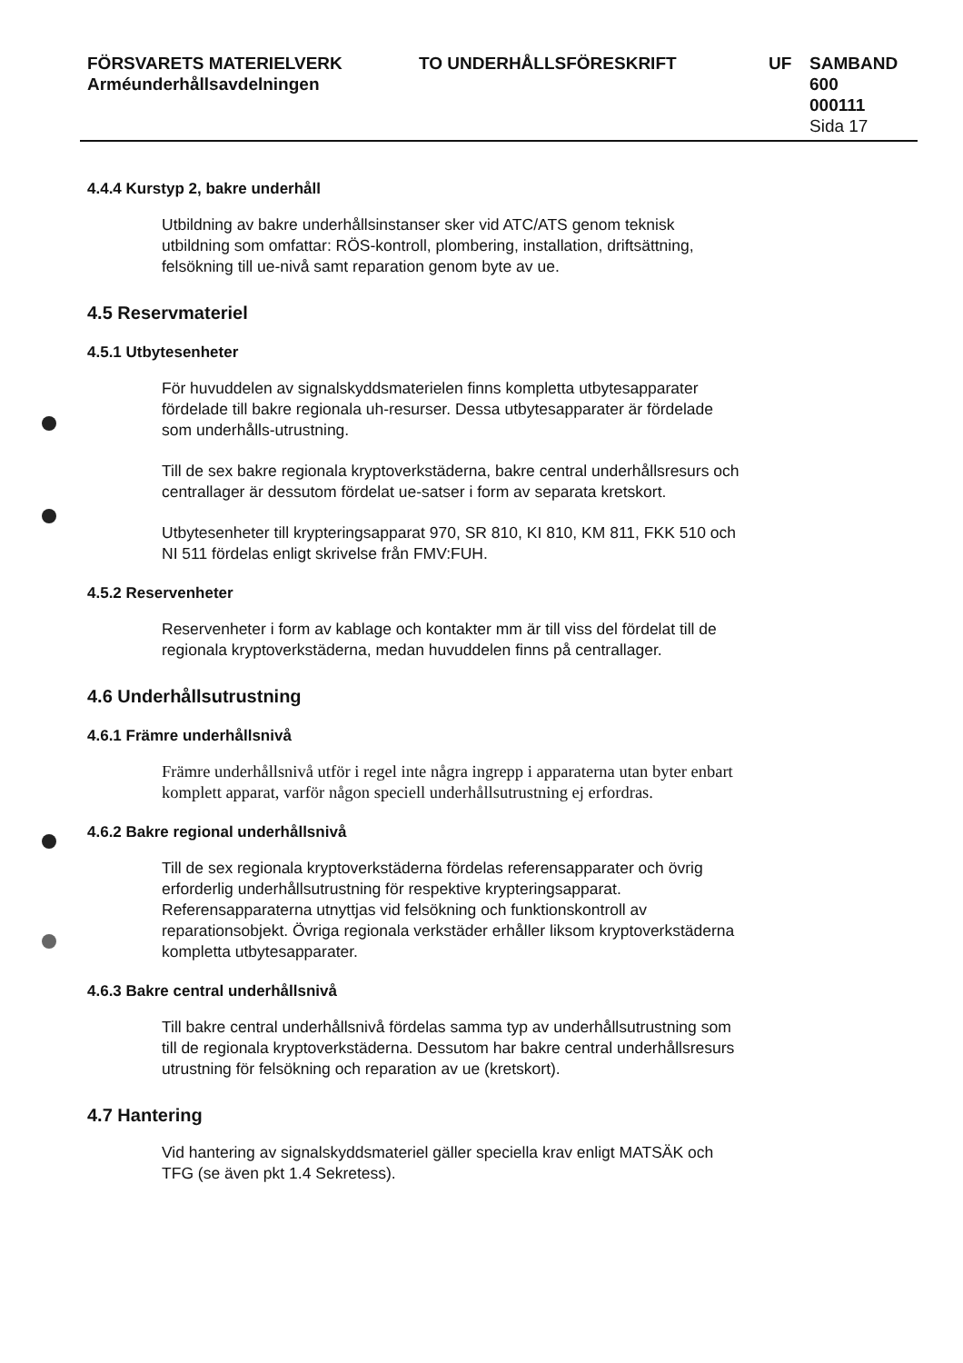FÖRSVARETS MATERIELVERK
Arméunderhållsavdelningen
TO UNDERHÅLLSFÖRESKRIFT UF SAMBAND
600
000111
Sida 17
4.4.4 Kurstyp 2, bakre underhåll
Utbildning av bakre underhållsinstanser sker vid ATC/ATS genom teknisk utbildning som omfattar: RÖS-kontroll, plombering, installation, driftsättning, felsökning till ue-nivå samt reparation genom byte av ue.
4.5 Reservmateriel
4.5.1 Utbytesenheter
För huvuddelen av signalskyddsmaterielen finns kompletta utbytesapparater fördelade till bakre regionala uh-resurser. Dessa utbytesapparater är fördelade som underhålls-utrustning.
Till de sex bakre regionala kryptoverkstäderna, bakre central underhållsresurs och centrallager är dessutom fördelat ue-satser i form av separata kretskort.
Utbytesenheter till krypteringsapparat 970, SR 810, KI 810, KM 811, FKK 510 och NI 511 fördelas enligt skrivelse från FMV:FUH.
4.5.2 Reservenheter
Reservenheter i form av kablage och kontakter mm är till viss del fördelat till de regionala kryptoverkstäderna, medan huvuddelen finns på centrallager.
4.6 Underhållsutrustning
4.6.1 Främre underhållsnivå
Främre underhållsnivå utför i regel inte några ingrepp i apparaterna utan byter enbart komplett apparat, varför någon speciell underhållsutrustning ej erfordras.
4.6.2 Bakre regional underhållsnivå
Till de sex regionala kryptoverkstäderna fördelas referensapparater och övrig erforderlig underhållsutrustning för respektive krypteringsapparat. Referensapparaterna utnyttjas vid felsökning och funktionskontroll av reparationsobjekt. Övriga regionala verkstäder erhåller liksom kryptoverkstäderna kompletta utbytesapparater.
4.6.3 Bakre central underhållsnivå
Till bakre central underhållsnivå fördelas samma typ av underhållsutrustning som till de regionala kryptoverkstäderna. Dessutom har bakre central underhållsresurs utrustning för felsökning och reparation av ue (kretskort).
4.7 Hantering
Vid hantering av signalskyddsmateriel gäller speciella krav enligt MATSÄK och TFG (se även pkt 1.4 Sekretess).